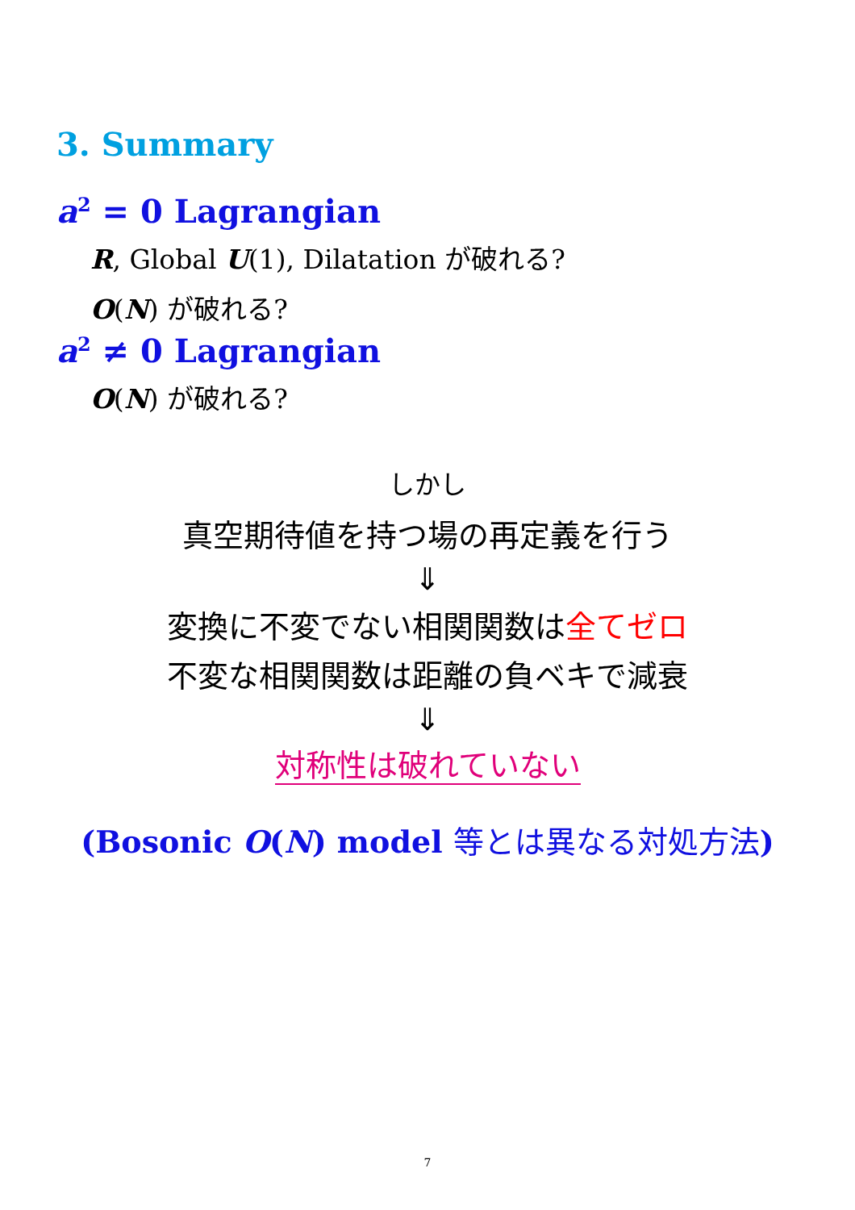3. Summary
a<sup>2</sup> = 0 Lagrangian
R, Global U(1), Dilatation が破れる?
O(N) が破れる?
a<sup>2</sup> ≠ 0 Lagrangian
O(N) が破れる?
しかし
真空期待値を持つ場の再定義を行う
⇓
変換に不変でない相関関数は全てゼロ
不変な相関関数は距離の負ベキで減衰
⇓
対称性は破れていない
(Bosonic O(N) model 等とは異なる対処方法)
7